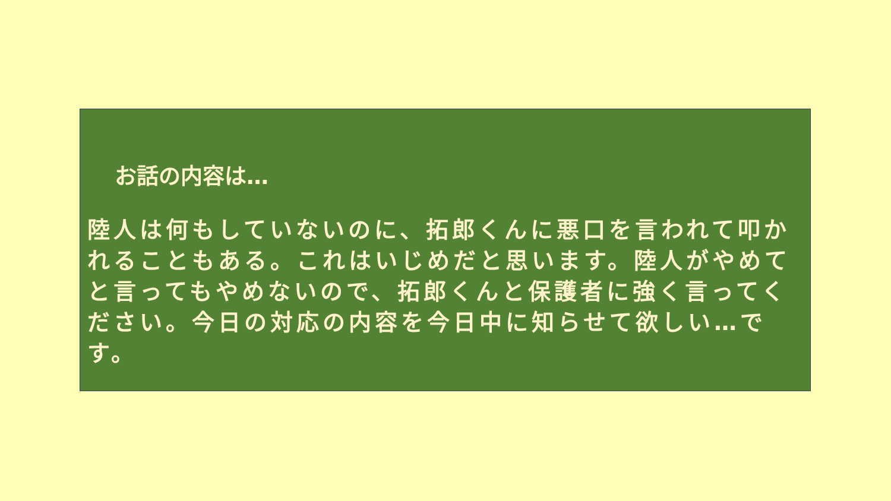お話の内容は…
陸人は何もしていないのに、拓郎くんに悪口を言われて叩かれることもある。これはいじめだと思います。陸人がやめてと言ってもやめないので、拓郎くんと保護者に強く言ってください。今日の対応の内容を今日中に知らせて欲しい…です。